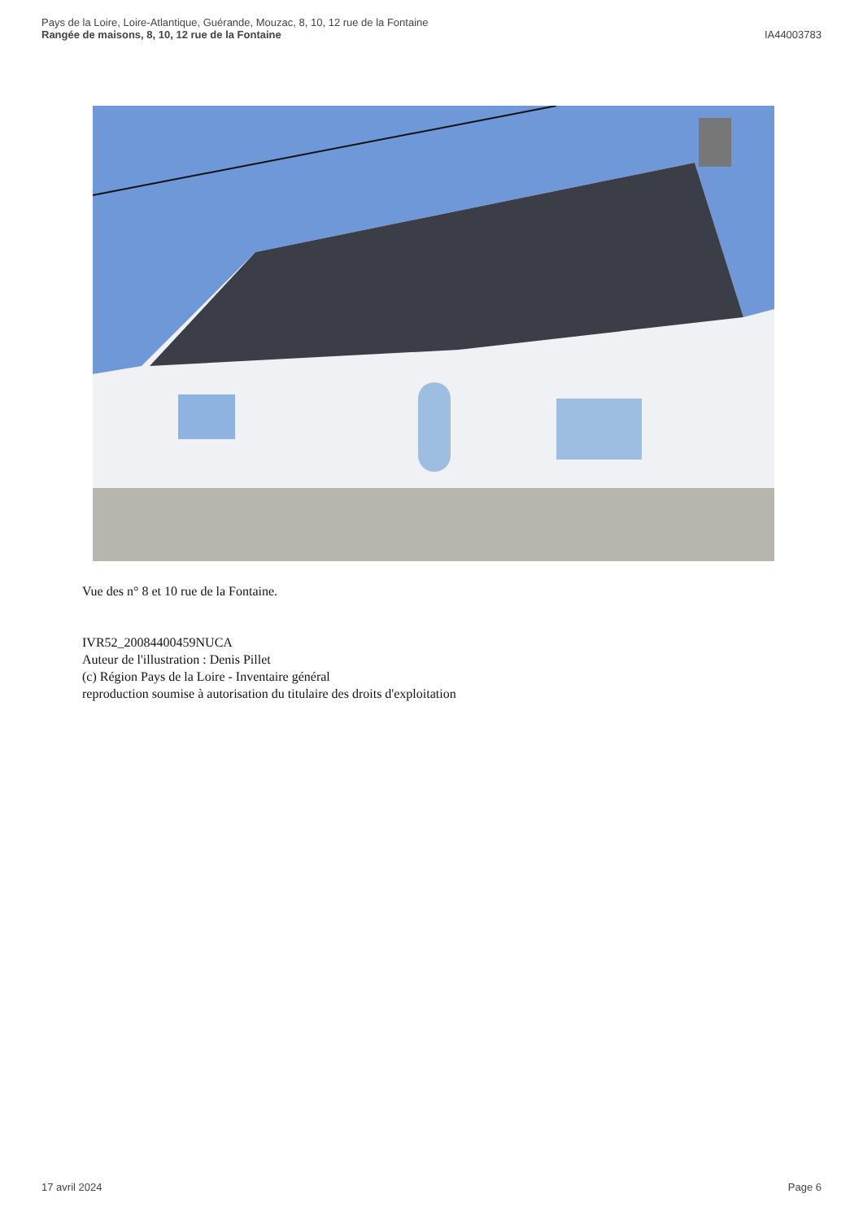Pays de la Loire, Loire-Atlantique, Guérande, Mouzac, 8, 10, 12 rue de la Fontaine
Rangée de maisons, 8, 10, 12 rue de la Fontaine
IA44003783
Vue des n° 8 et 10 rue de la Fontaine.
IVR52_20084400459NUCA
Auteur de l'illustration : Denis Pillet
(c) Région Pays de la Loire - Inventaire général
reproduction soumise à autorisation du titulaire des droits d'exploitation
17 avril 2024 Page 6